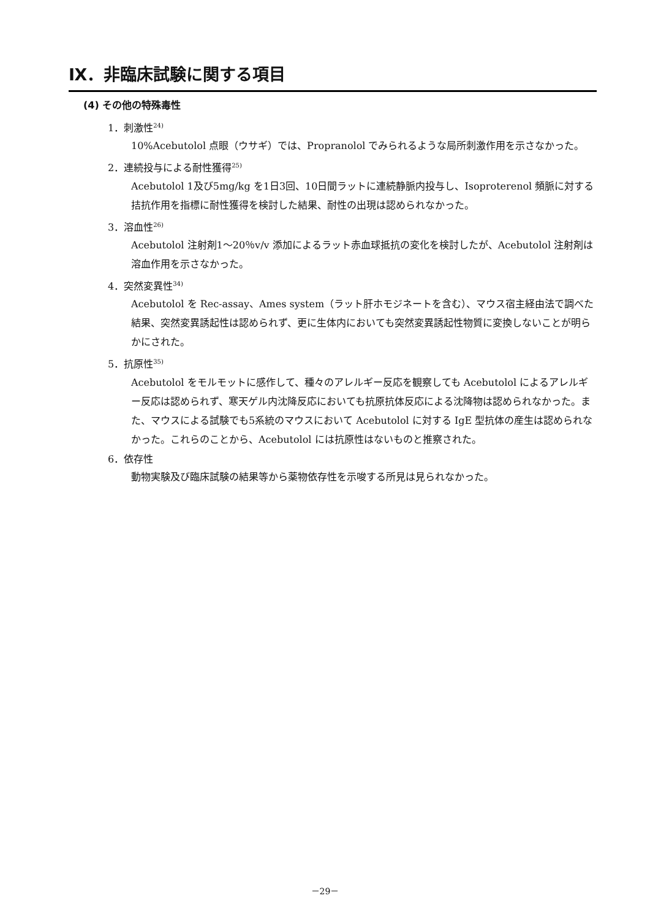Ⅸ．非臨床試験に関する項目
(4) その他の特殊毒性
1．刺激性<sup>24)</sup>
10%Acebutolol 点眼（ウサギ）では、Propranolol でみられるような局所刺激作用を示さなかった。
2．連続投与による耐性獲得<sup>25)</sup>
Acebutolol 1及び5mg/kg を1日3回、10日間ラットに連続静脈内投与し、Isoproterenol 頻脈に対する拮抗作用を指標に耐性獲得を検討した結果、耐性の出現は認められなかった。
3．溶血性<sup>26)</sup>
Acebutolol 注射剤1～20％v/v 添加によるラット赤血球抵抗の変化を検討したが、Acebutolol 注射剤は溶血作用を示さなかった。
4．突然変異性<sup>34)</sup>
Acebutolol を Rec-assay、Ames system（ラット肝ホモジネートを含む）、マウス宿主経由法で調べた結果、突然変異誘起性は認められず、更に生体内においても突然変異誘起性物質に変換しないことが明らかにされた。
5．抗原性<sup>35)</sup>
Acebutolol をモルモットに感作して、種々のアレルギー反応を観察しても Acebutolol によるアレルギー反応は認められず、寒天ゲル内沈降反応においても抗原抗体反応による沈降物は認められなかった。また、マウスによる試験でも5系統のマウスにおいて Acebutolol に対する IgE 型抗体の産生は認められなかった。これらのことから、Acebutolol には抗原性はないものと推察された。
6．依存性
動物実験及び臨床試験の結果等から薬物依存性を示唆する所見は見られなかった。
－29－